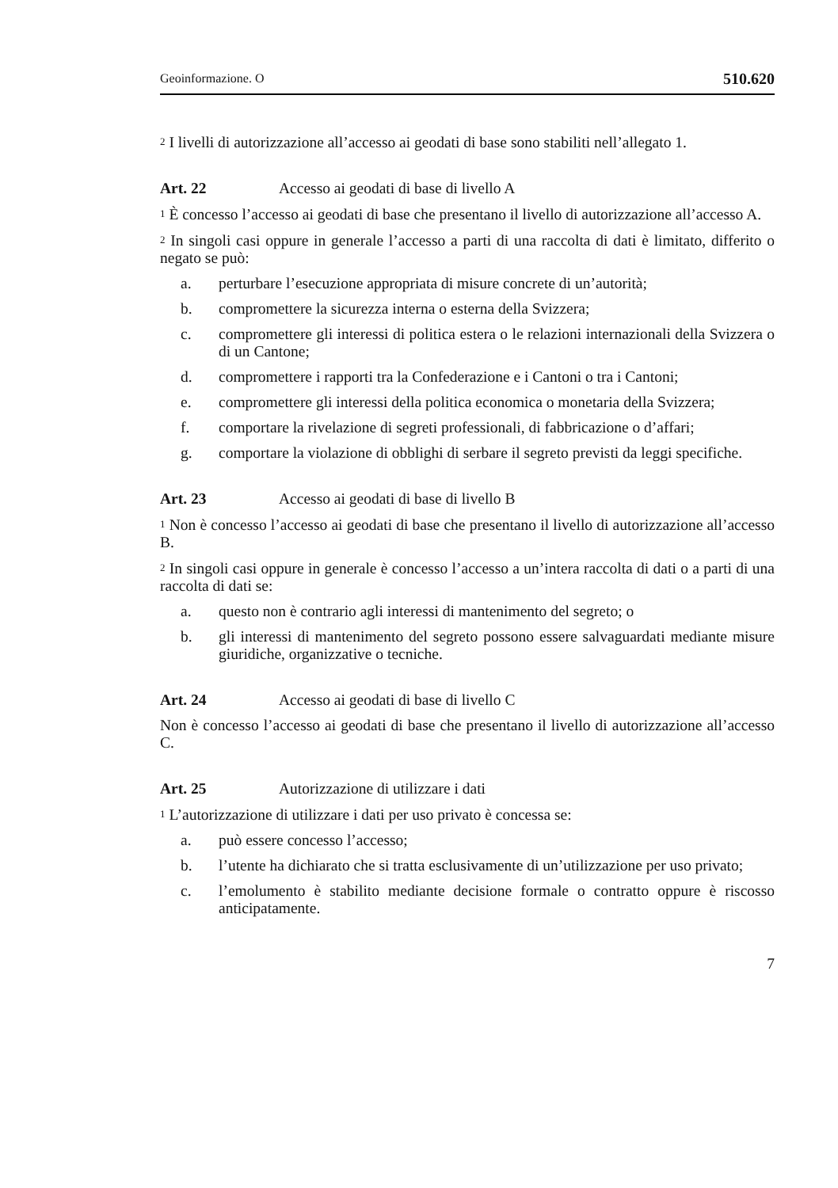Geoinformazione. O 510.620
<sup>2</sup> I livelli di autorizzazione all’accesso ai geodati di base sono stabiliti nell’allegato 1.
Art. 22 Accesso ai geodati di base di livello A
<sup>1</sup> È concesso l’accesso ai geodati di base che presentano il livello di autorizzazione all’accesso A.
<sup>2</sup> In singoli casi oppure in generale l’accesso a parti di una raccolta di dati è limitato, differito o negato se può:
a. perturbare l’esecuzione appropriata di misure concrete di un’autorità;
b. compromettere la sicurezza interna o esterna della Svizzera;
c. compromettere gli interessi di politica estera o le relazioni internazionali della Svizzera o di un Cantone;
d. compromettere i rapporti tra la Confederazione e i Cantoni o tra i Cantoni;
e. compromettere gli interessi della politica economica o monetaria della Svizzera;
f. comportare la rivelazione di segreti professionali, di fabbricazione o d’affari;
g. comportare la violazione di obblighi di serbare il segreto previsti da leggi specifiche.
Art. 23 Accesso ai geodati di base di livello B
<sup>1</sup> Non è concesso l’accesso ai geodati di base che presentano il livello di autorizzazione all’accesso B.
<sup>2</sup> In singoli casi oppure in generale è concesso l’accesso a un’intera raccolta di dati o a parti di una raccolta di dati se:
a. questo non è contrario agli interessi di mantenimento del segreto; o
b. gli interessi di mantenimento del segreto possono essere salvaguardati mediante misure giuridiche, organizzative o tecniche.
Art. 24 Accesso ai geodati di base di livello C
Non è concesso l’accesso ai geodati di base che presentano il livello di autorizzazione all’accesso C.
Art. 25 Autorizzazione di utilizzare i dati
<sup>1</sup> L’autorizzazione di utilizzare i dati per uso privato è concessa se:
a. può essere concesso l’accesso;
b. l’utente ha dichiarato che si tratta esclusivamente di un’utilizzazione per uso privato;
c. l’emolumento è stabilito mediante decisione formale o contratto oppure è riscosso anticipatamente.
7